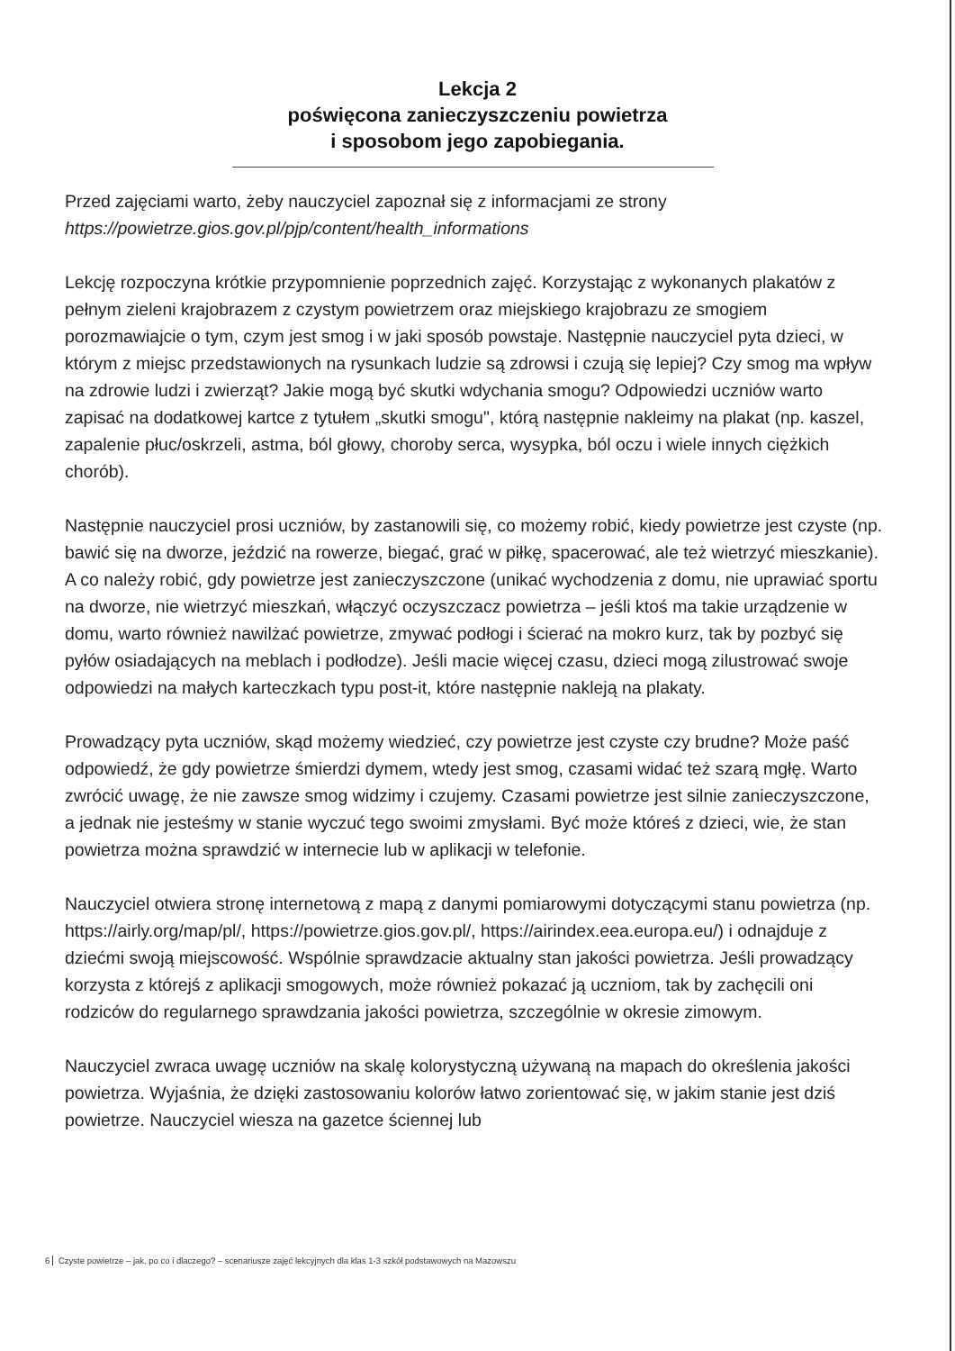Lekcja 2
poświęcona zanieczyszczeniu powietrza
i sposobom jego zapobiegania.
Przed zajęciami warto, żeby nauczyciel zapoznał się z informacjami ze strony https://powietrze.gios.gov.pl/pjp/content/health_informations
Lekcję rozpoczyna krótkie przypomnienie poprzednich zajęć. Korzystając z wykonanych plakatów z pełnym zieleni krajobrazem z czystym powietrzem oraz miejskiego krajobrazu ze smogiem porozmawiajcie o tym, czym jest smog i w jaki sposób powstaje. Następnie nauczyciel pyta dzieci, w którym z miejsc przedstawionych na rysunkach ludzie są zdrowsi i czują się lepiej? Czy smog ma wpływ na zdrowie ludzi i zwierząt? Jakie mogą być skutki wdychania smogu? Odpowiedzi uczniów warto zapisać na dodatkowej kartce z tytułem „skutki smogu", którą następnie nakleimy na plakat (np. kaszel, zapalenie płuc/oskrzeli, astma, ból głowy, choroby serca, wysypka, ból oczu i wiele innych ciężkich chorób).
Następnie nauczyciel prosi uczniów, by zastanowili się, co możemy robić, kiedy powietrze jest czyste (np. bawić się na dworze, jeździć na rowerze, biegać, grać w piłkę, spacerować, ale też wietrzyć mieszkanie). A co należy robić, gdy powietrze jest zanieczyszczone (unikać wychodzenia z domu, nie uprawiać sportu na dworze, nie wietrzyć mieszkań, włączyć oczyszczacz powietrza – jeśli ktoś ma takie urządzenie w domu, warto również nawilżać powietrze, zmywać podłogi i ścierać na mokro kurz, tak by pozbyć się pyłów osiadających na meblach i podłodze). Jeśli macie więcej czasu, dzieci mogą zilustrować swoje odpowiedzi na małych karteczkach typu post-it, które następnie nakleją na plakaty.
Prowadzący pyta uczniów, skąd możemy wiedzieć, czy powietrze jest czyste czy brudne? Może paść odpowiedź, że gdy powietrze śmierdzi dymem, wtedy jest smog, czasami widać też szarą mgłę. Warto zwrócić uwagę, że nie zawsze smog widzimy i czujemy. Czasami powietrze jest silnie zanieczyszczone, a jednak nie jesteśmy w stanie wyczuć tego swoimi zmysłami. Być może któreś z dzieci, wie, że stan powietrza można sprawdzić w internecie lub w aplikacji w telefonie.
Nauczyciel otwiera stronę internetową z mapą z danymi pomiarowymi dotyczącymi stanu powietrza (np. https://airly.org/map/pl/, https://powietrze.gios.gov.pl/, https://airindex.eea.europa.eu/) i odnajduje z dziećmi swoją miejscowość. Wspólnie sprawdzacie aktualny stan jakości powietrza. Jeśli prowadzący korzysta z którejś z aplikacji smogowych, może również pokazać ją uczniom, tak by zachęcili oni rodziców do regularnego sprawdzania jakości powietrza, szczególnie w okresie zimowym.
Nauczyciel zwraca uwagę uczniów na skalę kolorystyczną używaną na mapach do określenia jakości powietrza. Wyjaśnia, że dzięki zastosowaniu kolorów łatwo zorientować się, w jakim stanie jest dziś powietrze. Nauczyciel wiesza na gazetce ściennej lub
6 Czyste powietrze – jak, po co i dlaczego? – scenariusze zajęć lekcyjnych dla klas 1-3 szkół podstawowych na Mazowszu